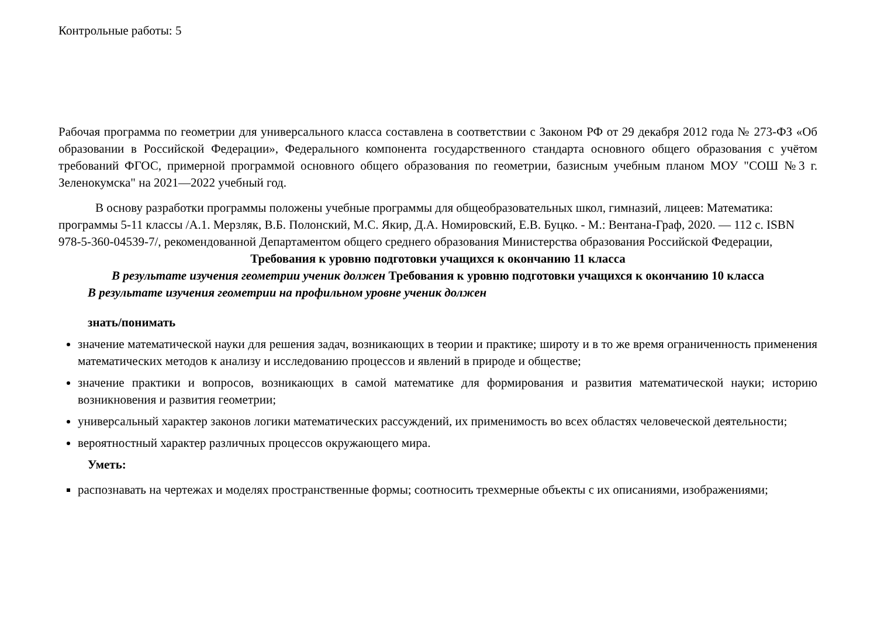Контрольные работы: 5
Рабочая программа по геометрии для универсального класса составлена в соответствии с Законом РФ от 29 декабря 2012 года № 273-ФЗ «Об образовании в Российской Федерации», Федерального компонента государственного стандарта основного общего образования с учётом требований ФГОС, примерной программой основного общего образования по геометрии, базисным учебным планом МОУ "СОШ №3 г. Зеленокумска" на 2021—2022 учебный год.
В основу разработки программы положены учебные программы для общеобразовательных школ, гимназий, лицеев: Математика: программы 5-11 классы /А.1. Мерзляк, В.Б. Полонский, М.С. Якир, Д.А. Номировский, Е.В. Буцко. - М.: Вентана-Граф, 2020. — 112 с. ISBN 978-5-360-04539-7/, рекомендованной Департаментом общего среднего образования Министерства образования Российской Федерации,
Требования к уровню подготовки учащихся к окончанию 11 класса
В результате изучения геометрии ученик должен Требования к уровню подготовки учащихся к окончанию 10 класса
В результате изучения геометрии на профильном уровне ученик должен
знать/понимать
значение математической науки для решения задач, возникающих в теории и практике; широту и в то же время ограниченность применения математических методов к анализу и исследованию процессов и явлений в природе и обществе;
значение практики и вопросов, возникающих в самой математике для формирования и развития математической науки; историю возникновения и развития геометрии;
универсальный характер законов логики математических рассуждений, их применимость во всех областях человеческой деятельности;
вероятностный характер различных процессов окружающего мира.
Уметь:
распознавать на чертежах и моделях пространственные формы; соотносить трехмерные объекты с их описаниями, изображениями;